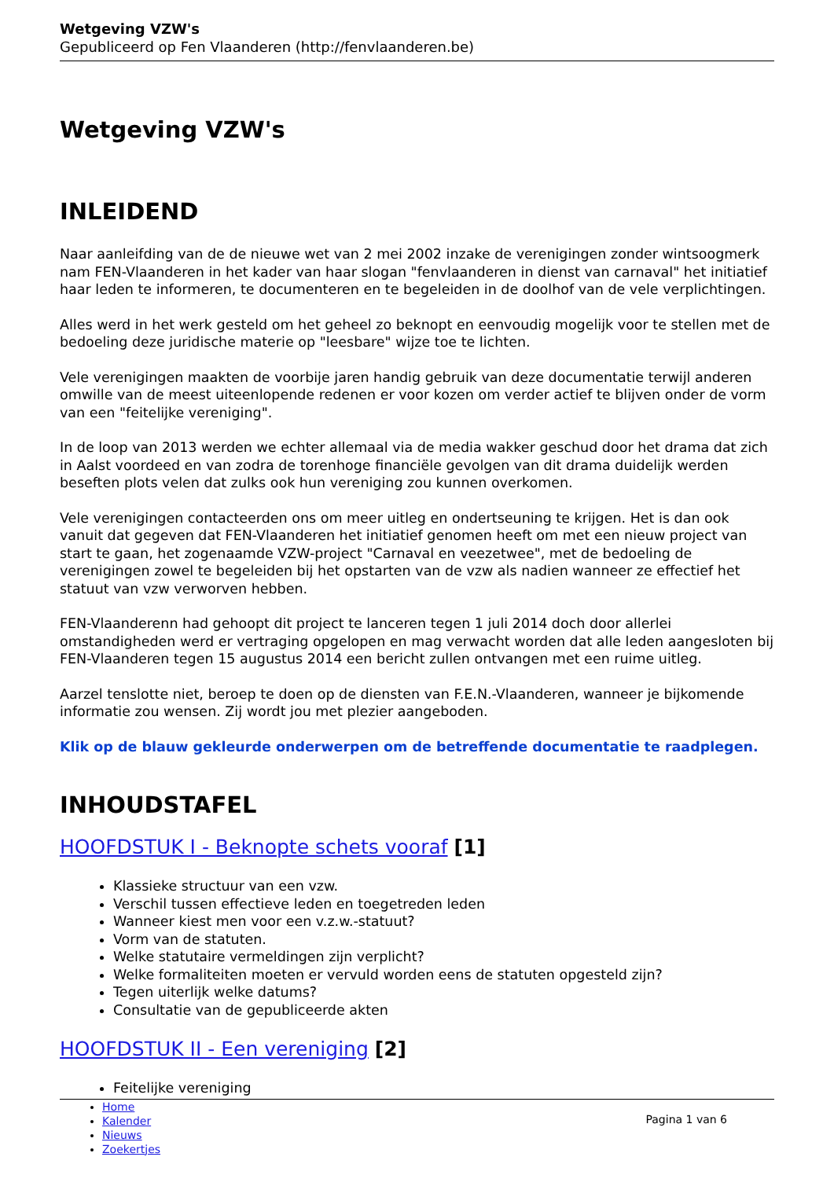Wetgeving VZW's
Gepubliceerd op Fen Vlaanderen (http://fenvlaanderen.be)
Wetgeving VZW's
INLEIDEND
Naar aanleifding van de de nieuwe wet van 2 mei 2002 inzake de verenigingen zonder wintsoogmerk nam FEN-Vlaanderen in het kader van haar slogan "fenvlaanderen in dienst van carnaval" het initiatief haar leden te informeren, te documenteren en te begeleiden in de doolhof van de vele verplichtingen.
Alles werd in het werk gesteld om het geheel zo beknopt en eenvoudig mogelijk voor te stellen met de bedoeling deze juridische materie op "leesbare" wijze toe te lichten.
Vele verenigingen maakten de voorbije jaren handig gebruik van deze documentatie terwijl anderen omwille van de meest uiteenlopende redenen er voor kozen om verder actief te blijven onder de vorm van een "feitelijke vereniging".
In de loop van 2013 werden we echter allemaal via de media wakker geschud door het drama dat zich in Aalst voordeed en van zodra de torenhoge financiële gevolgen van dit drama duidelijk werden beseften plots velen dat zulks ook hun vereniging zou kunnen overkomen.
Vele verenigingen contacteerden ons om meer uitleg en ondertseuning te krijgen. Het is dan ook vanuit dat gegeven dat FEN-Vlaanderen het initiatief genomen heeft om met een nieuw project van start te gaan, het zogenaamde VZW-project "Carnaval en veezetwee", met de bedoeling de verenigingen zowel te begeleiden bij het opstarten van de vzw als nadien wanneer ze effectief het statuut van vzw verworven hebben.
FEN-Vlaanderenn had gehoopt dit project te lanceren tegen 1 juli 2014 doch door allerlei omstandigheden werd er vertraging opgelopen en mag verwacht worden dat alle leden aangesloten bij FEN-Vlaanderen tegen 15 augustus 2014 een bericht zullen ontvangen met een ruime uitleg.
Aarzel tenslotte niet, beroep te doen op de diensten van F.E.N.-Vlaanderen, wanneer je bijkomende informatie zou wensen. Zij wordt jou met plezier aangeboden.
Klik op de blauw gekleurde onderwerpen om de betreffende documentatie te raadplegen.
INHOUDSTAFEL
HOOFDSTUK I - Beknopte schets vooraf [1]
Klassieke structuur van een vzw.
Verschil tussen effectieve leden en toegetreden leden
Wanneer kiest men voor een v.z.w.-statuut?
Vorm van de statuten.
Welke statutaire vermeldingen zijn verplicht?
Welke formaliteiten moeten er vervuld worden eens de statuten opgesteld zijn?
Tegen uiterlijk welke datums?
Consultatie van de gepubliceerde akten
HOOFDSTUK II - Een vereniging [2]
Feitelijke vereniging
Home
Kalender
Nieuws
Zoekertjes
Pagina 1 van 6